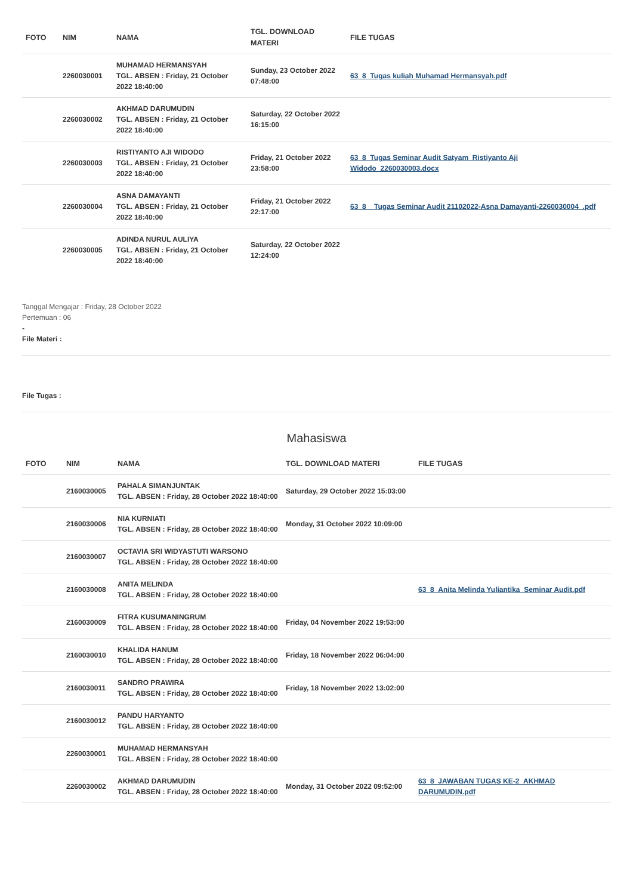| FOTO | NIM | NAMA | TGL. DOWNLOAD MATERI | FILE TUGAS |
| --- | --- | --- | --- | --- |
| | 2260030001 | MUHAMAD HERMANSYAH TGL. ABSEN : Friday, 21 October 2022 18:40:00 | Sunday, 23 October 2022 07:48:00 | 63_8_Tugas kuliah Muhamad Hermansyah.pdf |
| | 2260030002 | AKHMAD DARUMUDIN TGL. ABSEN : Friday, 21 October 2022 18:40:00 | Saturday, 22 October 2022 16:15:00 | |
| | 2260030003 | RISTIYANTO AJI WIDODO TGL. ABSEN : Friday, 21 October 2022 18:40:00 | Friday, 21 October 2022 23:58:00 | 63_8_Tugas Seminar Audit Satyam_Ristiyanto Aji Widodo_2260030003.docx |
| | 2260030004 | ASNA DAMAYANTI TGL. ABSEN : Friday, 21 October 2022 18:40:00 | Friday, 21 October 2022 22:17:00 | 63_8__Tugas Seminar Audit 21102022-Asna Damayanti-2260030004_.pdf |
| | 2260030005 | ADINDA NURUL AULIYA TGL. ABSEN : Friday, 21 October 2022 18:40:00 | Saturday, 22 October 2022 12:24:00 | |
Tanggal Mengajar : Friday, 28 October 2022
Pertemuan : 06
-
File Materi :
File Tugas :
Mahasiswa
| FOTO | NIM | NAMA | TGL. DOWNLOAD MATERI | FILE TUGAS |
| --- | --- | --- | --- | --- |
| | 2160030005 | PAHALA SIMANJUNTAK TGL. ABSEN : Friday, 28 October 2022 18:40:00 | Saturday, 29 October 2022 15:03:00 | |
| | 2160030006 | NIA KURNIATI TGL. ABSEN : Friday, 28 October 2022 18:40:00 | Monday, 31 October 2022 10:09:00 | |
| | 2160030007 | OCTAVIA SRI WIDYASTUTI WARSONO TGL. ABSEN : Friday, 28 October 2022 18:40:00 | | |
| | 2160030008 | ANITA MELINDA TGL. ABSEN : Friday, 28 October 2022 18:40:00 | | 63_8_Anita Melinda Yuliantika_Seminar Audit.pdf |
| | 2160030009 | FITRA KUSUMANINGRUM TGL. ABSEN : Friday, 28 October 2022 18:40:00 | Friday, 04 November 2022 19:53:00 | |
| | 2160030010 | KHALIDA HANUM TGL. ABSEN : Friday, 28 October 2022 18:40:00 | Friday, 18 November 2022 06:04:00 | |
| | 2160030011 | SANDRO PRAWIRA TGL. ABSEN : Friday, 28 October 2022 18:40:00 | Friday, 18 November 2022 13:02:00 | |
| | 2160030012 | PANDU HARYANTO TGL. ABSEN : Friday, 28 October 2022 18:40:00 | | |
| | 2260030001 | MUHAMAD HERMANSYAH TGL. ABSEN : Friday, 28 October 2022 18:40:00 | | |
| | 2260030002 | AKHMAD DARUMUDIN TGL. ABSEN : Friday, 28 October 2022 18:40:00 | Monday, 31 October 2022 09:52:00 | 63_8_JAWABAN TUGAS KE-2_AKHMAD DARUMUDIN.pdf |